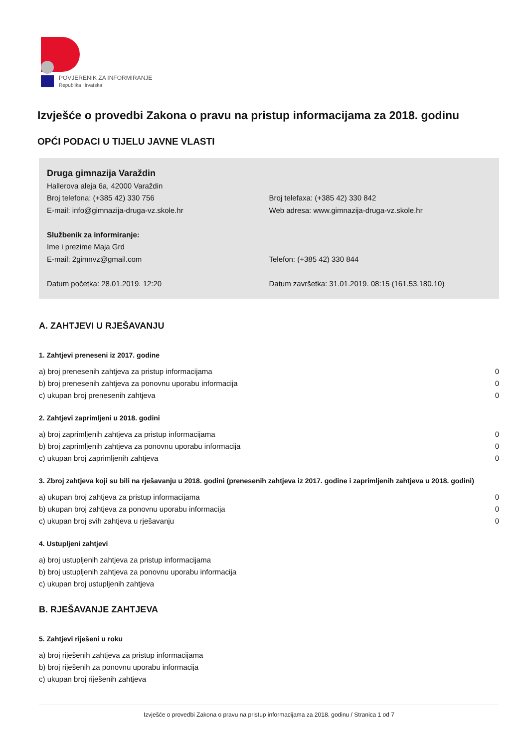POVJERENIK ZA INFORMIRANJE
Republika Hrvatska
Izvješće o provedbi Zakona o pravu na pristup informacijama za 2018. godinu
OPĆI PODACI U TIJELU JAVNE VLASTI
Druga gimnazija Varaždin
Hallerova aleja 6a, 42000 Varaždin
Broj telefona: (+385 42) 330 756 Broj telefaxa: (+385 42) 330 842
E-mail: info@gimnazija-druga-vz.skole.hr Web adresa: www.gimnazija-druga-vz.skole.hr
Službenik za informiranje:
Ime i prezime Maja Grd
E-mail: 2gimnvz@gmail.com Telefon: (+385 42) 330 844
Datum početka: 28.01.2019. 12:20 Datum završetka: 31.01.2019. 08:15 (161.53.180.10)
A. ZAHTJEVI U RJEŠAVANJU
1. Zahtjevi preneseni iz 2017. godine
| a) broj prenesenih zahtjeva za pristup informacijama | 0 |
| b) broj prenesenih zahtjeva za ponovnu uporabu informacija | 0 |
| c) ukupan broj prenesenih zahtjeva | 0 |
2. Zahtjevi zaprimljeni u 2018. godini
| a) broj zaprimljenih zahtjeva za pristup informacijama | 0 |
| b) broj zaprimljenih zahtjeva za ponovnu uporabu informacija | 0 |
| c) ukupan broj zaprimljenih zahtjeva | 0 |
3. Zbroj zahtjeva koji su bili na rješavanju u 2018. godini (prenesenih zahtjeva iz 2017. godine i zaprimljenih zahtjeva u 2018. godini)
| a) ukupan broj zahtjeva za pristup informacijama | 0 |
| b) ukupan broj zahtjeva za ponovnu uporabu informacija | 0 |
| c) ukupan broj svih zahtjeva u rješavanju | 0 |
4. Ustupljeni zahtjevi
| a) broj ustupljenih zahtjeva za pristup informacijama |
| b) broj ustupljenih zahtjeva za ponovnu uporabu informacija |
| c) ukupan broj ustupljenih zahtjeva |
B. RJEŠAVANJE ZAHTJEVA
5. Zahtjevi riješeni u roku
| a) broj riješenih zahtjeva za pristup informacijama |
| b) broj riješenih za ponovnu uporabu informacija |
| c) ukupan broj riješenih zahtjeva |
Izvješće o provedbi Zakona o pravu na pristup informacijama za 2018. godinu / Stranica 1 od 7